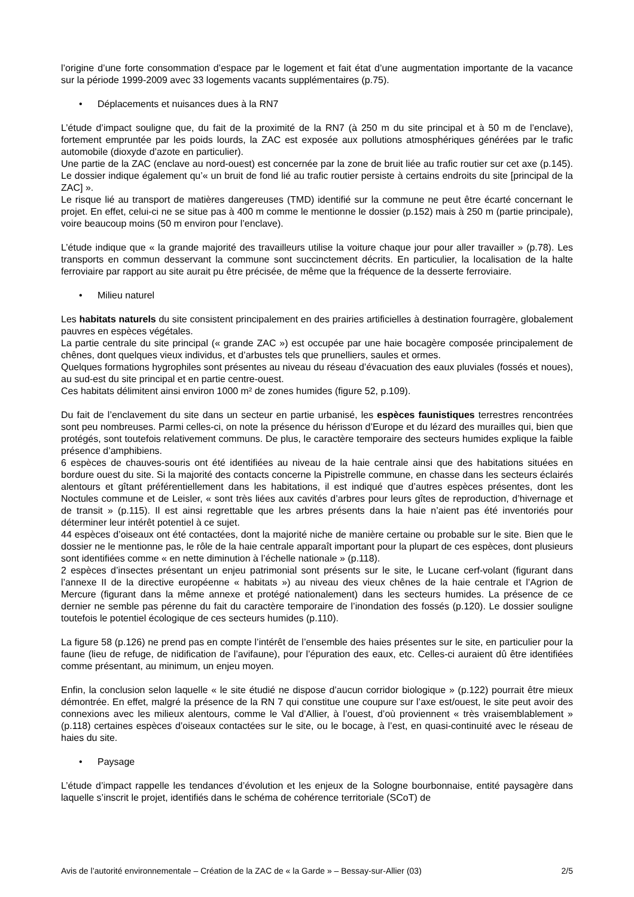l’origine d’une forte consommation d’espace par le logement et fait état d’une augmentation importante de la vacance sur la période 1999-2009 avec 33 logements vacants supplémentaires (p.75).
• Déplacements et nuisances dues à la RN7
L’étude d’impact souligne que, du fait de la proximité de la RN7 (à 250 m du site principal et à 50 m de l’enclave), fortement empruntée par les poids lourds, la ZAC est exposée aux pollutions atmosphériques générées par le trafic automobile (dioxyde d’azote en particulier).
Une partie de la ZAC (enclave au nord-ouest) est concernée par la zone de bruit liée au trafic routier sur cet axe (p.145). Le dossier indique également qu’« un bruit de fond lié au trafic routier persiste à certains endroits du site [principal de la ZAC] ».
Le risque lié au transport de matières dangereuses (TMD) identifié sur la commune ne peut être écarté concernant le projet. En effet, celui-ci ne se situe pas à 400 m comme le mentionne le dossier (p.152) mais à 250 m (partie principale), voire beaucoup moins (50 m environ pour l’enclave).
L’étude indique que « la grande majorité des travailleurs utilise la voiture chaque jour pour aller travailler » (p.78). Les transports en commun desservant la commune sont succinctement décrits. En particulier, la localisation de la halte ferroviaire par rapport au site aurait pu être précisée, de même que la fréquence de la desserte ferroviaire.
• Milieu naturel
Les habitats naturels du site consistent principalement en des prairies artificielles à destination fourragère, globalement pauvres en espèces végétales.
La partie centrale du site principal (« grande ZAC ») est occupée par une haie bocagère composée principalement de chênes, dont quelques vieux individus, et d’arbustes tels que prunelliers, saules et ormes.
Quelques formations hygrophiles sont présentes au niveau du réseau d’évacuation des eaux pluviales (fossés et noues), au sud-est du site principal et en partie centre-ouest.
Ces habitats délimitent ainsi environ 1000 m² de zones humides (figure 52, p.109).
Du fait de l’enclavement du site dans un secteur en partie urbanisé, les espèces faunistiques terrestres rencontrées sont peu nombreuses. Parmi celles-ci, on note la présence du hérisson d’Europe et du lézard des murailles qui, bien que protégés, sont toutefois relativement communs. De plus, le caractère temporaire des secteurs humides explique la faible présence d’amphibiens.
6 espèces de chauves-souris ont été identifiées au niveau de la haie centrale ainsi que des habitations situées en bordure ouest du site. Si la majorité des contacts concerne la Pipistrelle commune, en chasse dans les secteurs éclairés alentours et gîtant préférentiellement dans les habitations, il est indiqué que d’autres espèces présentes, dont les Noctules commune et de Leisler, « sont très liées aux cavités d’arbres pour leurs gîtes de reproduction, d’hivernage et de transit » (p.115). Il est ainsi regrettable que les arbres présents dans la haie n’aient pas été inventoriés pour déterminer leur intérêt potentiel à ce sujet.
44 espèces d’oiseaux ont été contactées, dont la majorité niche de manière certaine ou probable sur le site. Bien que le dossier ne le mentionne pas, le rôle de la haie centrale apparaît important pour la plupart de ces espèces, dont plusieurs sont identifiées comme « en nette diminution à l’échelle nationale » (p.118).
2 espèces d’insectes présentant un enjeu patrimonial sont présents sur le site, le Lucane cerf-volant (figurant dans l’annexe II de la directive européenne « habitats ») au niveau des vieux chênes de la haie centrale et l’Agrion de Mercure (figurant dans la même annexe et protégé nationalement) dans les secteurs humides. La présence de ce dernier ne semble pas pérenne du fait du caractère temporaire de l’inondation des fossés (p.120). Le dossier souligne toutefois le potentiel écologique de ces secteurs humides (p.110).
La figure 58 (p.126) ne prend pas en compte l’intérêt de l’ensemble des haies présentes sur le site, en particulier pour la faune (lieu de refuge, de nidification de l’avifaune), pour l’épuration des eaux, etc. Celles-ci auraient dû être identifiées comme présentant, au minimum, un enjeu moyen.
Enfin, la conclusion selon laquelle « le site étudié ne dispose d’aucun corridor biologique » (p.122) pourrait être mieux démontrée. En effet, malgré la présence de la RN 7 qui constitue une coupure sur l’axe est/ouest, le site peut avoir des connexions avec les milieux alentours, comme le Val d’Allier, à l’ouest, d’où proviennent « très vraisemblablement » (p.118) certaines espèces d’oiseaux contactées sur le site, ou le bocage, à l’est, en quasi-continuité avec le réseau de haies du site.
• Paysage
L’étude d’impact rappelle les tendances d’évolution et les enjeux de la Sologne bourbonnaise, entité paysagère dans laquelle s’inscrit le projet, identifiés dans le schéma de cohérence territoriale (SCoT) de
Avis de l’autorité environnementale – Création de la ZAC de « la Garde » – Bessay-sur-Allier (03) 2/5